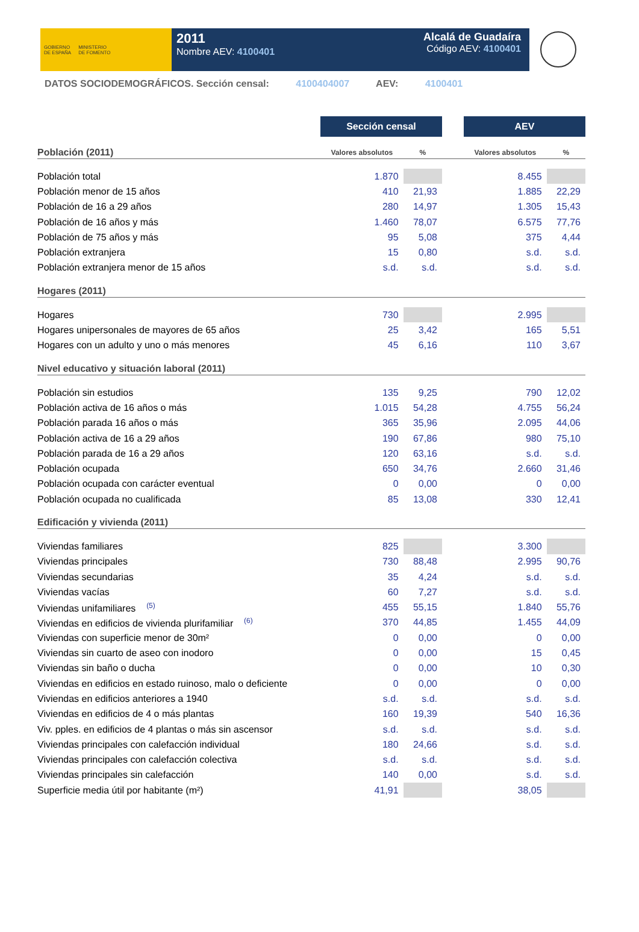GOBIERNO
DE ESPAÑA
MINISTERIO
DE FOMENTO
2011
Nombre AEV: 4100401
Alcalá de Guadaíra
Código AEV: 4100401
DATOS SOCIODEMOGRÁFICOS. Sección censal: 4100404007 AEV: 4100401
| | Sección censal | | | AEV | |
| Población (2011) | Valores absolutos | % | | Valores absolutos | % |
| Población total | 1.870 | | | 8.455 | |
| Población menor de 15 años | 410 | 21,93 | | 1.885 | 22,29 |
| Población de 16 a 29 años | 280 | 14,97 | | 1.305 | 15,43 |
| Población de 16 años y más | 1.460 | 78,07 | | 6.575 | 77,76 |
| Población de 75 años y más | 95 | 5,08 | | 375 | 4,44 |
| Población extranjera | 15 | 0,80 | | s.d. | s.d. |
| Población extranjera menor de 15 años | s.d. | s.d. | | s.d. | s.d. |
| Hogares (2011) | | | | | |
| Hogares | 730 | | | 2.995 | |
| Hogares unipersonales de mayores de 65 años | 25 | 3,42 | | 165 | 5,51 |
| Hogares con un adulto y uno o más menores | 45 | 6,16 | | 110 | 3,67 |
| Nivel educativo y situación laboral (2011) | | | | | |
| Población sin estudios | 135 | 9,25 | | 790 | 12,02 |
| Población activa de 16 años o más | 1.015 | 54,28 | | 4.755 | 56,24 |
| Población parada 16 años o más | 365 | 35,96 | | 2.095 | 44,06 |
| Población activa de 16 a 29 años | 190 | 67,86 | | 980 | 75,10 |
| Población parada de 16 a 29 años | 120 | 63,16 | | s.d. | s.d. |
| Población ocupada | 650 | 34,76 | | 2.660 | 31,46 |
| Población ocupada con carácter eventual | 0 | 0,00 | | 0 | 0,00 |
| Población ocupada no cualificada | 85 | 13,08 | | 330 | 12,41 |
| Edificación y vivienda (2011) | | | | | |
| Viviendas familiares | 825 | | | 3.300 | |
| Viviendas principales | 730 | 88,48 | | 2.995 | 90,76 |
| Viviendas secundarias | 35 | 4,24 | | s.d. | s.d. |
| Viviendas vacías | 60 | 7,27 | | s.d. | s.d. |
| Viviendas unifamiliares <sup>(5)</sup> | 455 | 55,15 | | 1.840 | 55,76 |
| Viviendas en edificios de vivienda plurifamiliar <sup>(6)</sup> | 370 | 44,85 | | 1.455 | 44,09 |
| Viviendas con superficie menor de 30m² | 0 | 0,00 | | 0 | 0,00 |
| Viviendas sin cuarto de aseo con inodoro | 0 | 0,00 | | 15 | 0,45 |
| Viviendas sin baño o ducha | 0 | 0,00 | | 10 | 0,30 |
| Viviendas en edificios en estado ruinoso, malo o deficiente | 0 | 0,00 | | 0 | 0,00 |
| Viviendas en edificios anteriores a 1940 | s.d. | s.d. | | s.d. | s.d. |
| Viviendas en edificios de 4 o más plantas | 160 | 19,39 | | 540 | 16,36 |
| Viv. pples. en edificios de 4 plantas o más sin ascensor | s.d. | s.d. | | s.d. | s.d. |
| Viviendas principales con calefacción individual | 180 | 24,66 | | s.d. | s.d. |
| Viviendas principales con calefacción colectiva | s.d. | s.d. | | s.d. | s.d. |
| Viviendas principales sin calefacción | 140 | 0,00 | | s.d. | s.d. |
| Superficie media útil por habitante (m²) | 41,91 | | | 38,05 | |